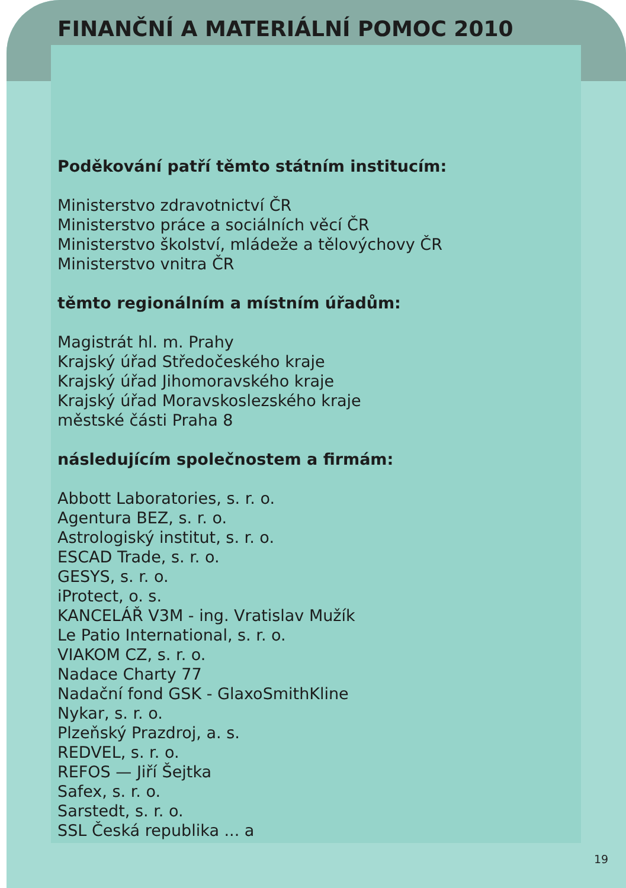FINANČNÍ A MATERIÁLNÍ POMOC 2010
Poděkování patří těmto státním institucím:
Ministerstvo zdravotnictví ČR
Ministerstvo práce a sociálních věcí ČR
Ministerstvo školství, mládeže a tělovýchovy ČR
Ministerstvo vnitra ČR
těmto regionálním a místním úřadům:
Magistrát hl. m. Prahy
Krajský úřad Středočeského kraje
Krajský úřad Jihomoravského kraje
Krajský úřad Moravskoslezského kraje
městské části Praha 8
následujícím společnostem a firmám:
Abbott Laboratories, s. r. o.
Agentura BEZ, s. r. o.
Astrologiský institut, s. r. o.
ESCAD Trade, s. r. o.
GESYS, s. r. o.
iProtect, o. s.
KANCELÁŘ V3M - ing. Vratislav Mužík
Le Patio International, s. r. o.
VIAKOM CZ, s. r. o.
Nadace Charty 77
Nadační fond GSK - GlaxoSmithKline
Nykar, s. r. o.
Plzeňský Prazdroj, a. s.
REDVEL, s. r. o.
REFOS — Jiří Šejtka
Safex, s. r. o.
Sarstedt, s. r. o.
SSL Česká republika ... a
19